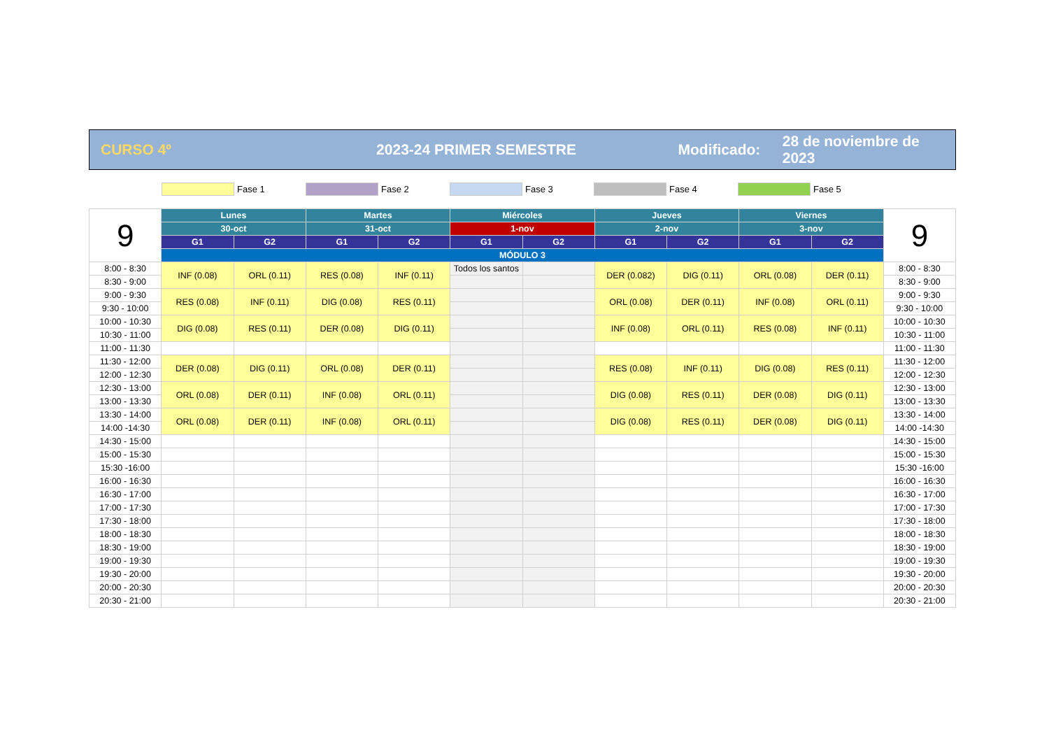CURSO 4º 2023-24 PRIMER SEMESTRE Modificado: 28 de noviembre de 2023
Fase 1 Fase 2 Fase 3 Fase 4 Fase 5
| 9 | Lunes | | Martes | | Miércoles | | Jueves | | Viernes | | 9 |
| | 30-oct | | 31-oct | | 1-nov | | 2-nov | | 3-nov | | |
| | G1 | G2 | G1 | G2 | G1 | G2 | G1 | G2 | G1 | G2 | |
| | MÓDULO 3 | | | | | | | | | | |
| 8:00 - 8:30 | INF (0.08) | ORL (0.11) | RES (0.08) | INF (0.11) | Todos los santos | | DER (0.082) | DIG (0.11) | ORL (0.08) | DER (0.11) | 8:00 - 8:30 |
| 8:30 - 9:00 | | | | | | | | | | | 8:30 - 9:00 |
| 9:00 - 9:30 | RES (0.08) | INF (0.11) | DIG (0.08) | RES (0.11) | | | ORL (0.08) | DER (0.11) | INF (0.08) | ORL (0.11) | 9:00 - 9:30 |
| 9:30 - 10:00 | | | | | | | | | | | 9:30 - 10:00 |
| 10:00 - 10:30 | DIG (0.08) | RES (0.11) | DER (0.08) | DIG (0.11) | | | INF (0.08) | ORL (0.11) | RES (0.08) | INF (0.11) | 10:00 - 10:30 |
| 10:30 - 11:00 | | | | | | | | | | | 10:30 - 11:00 |
| 11:00 - 11:30 | | | | | | | | | | | 11:00 - 11:30 |
| 11:30 - 12:00 | DER (0.08) | DIG (0.11) | ORL (0.08) | DER (0.11) | | | RES (0.08) | INF (0.11) | DIG (0.08) | RES (0.11) | 11:30 - 12:00 |
| 12:00 - 12:30 | | | | | | | | | | | 12:00 - 12:30 |
| 12:30 - 13:00 | ORL (0.08) | DER (0.11) | INF (0.08) | ORL (0.11) | | | DIG (0.08) | RES (0.11) | DER (0.08) | DIG (0.11) | 12:30 - 13:00 |
| 13:00 - 13:30 | | | | | | | | | | | 13:00 - 13:30 |
| 13:30 - 14:00 | ORL (0.08) | DER (0.11) | INF (0.08) | ORL (0.11) | | | DIG (0.08) | RES (0.11) | DER (0.08) | DIG (0.11) | 13:30 - 14:00 |
| 14:00 -14:30 | | | | | | | | | | | 14:00 -14:30 |
| 14:30 - 15:00 | | | | | | | | | | | 14:30 - 15:00 |
| 15:00 - 15:30 | | | | | | | | | | | 15:00 - 15:30 |
| 15:30 -16:00 | | | | | | | | | | | 15:30 -16:00 |
| 16:00 - 16:30 | | | | | | | | | | | 16:00 - 16:30 |
| 16:30 - 17:00 | | | | | | | | | | | 16:30 - 17:00 |
| 17:00 - 17:30 | | | | | | | | | | | 17:00 - 17:30 |
| 17:30 - 18:00 | | | | | | | | | | | 17:30 - 18:00 |
| 18:00 - 18:30 | | | | | | | | | | | 18:00 - 18:30 |
| 18:30 - 19:00 | | | | | | | | | | | 18:30 - 19:00 |
| 19:00 - 19:30 | | | | | | | | | | | 19:00 - 19:30 |
| 19:30 - 20:00 | | | | | | | | | | | 19:30 - 20:00 |
| 20:00 - 20:30 | | | | | | | | | | | 20:00 - 20:30 |
| 20:30 - 21:00 | | | | | | | | | | | 20:30 - 21:00 |